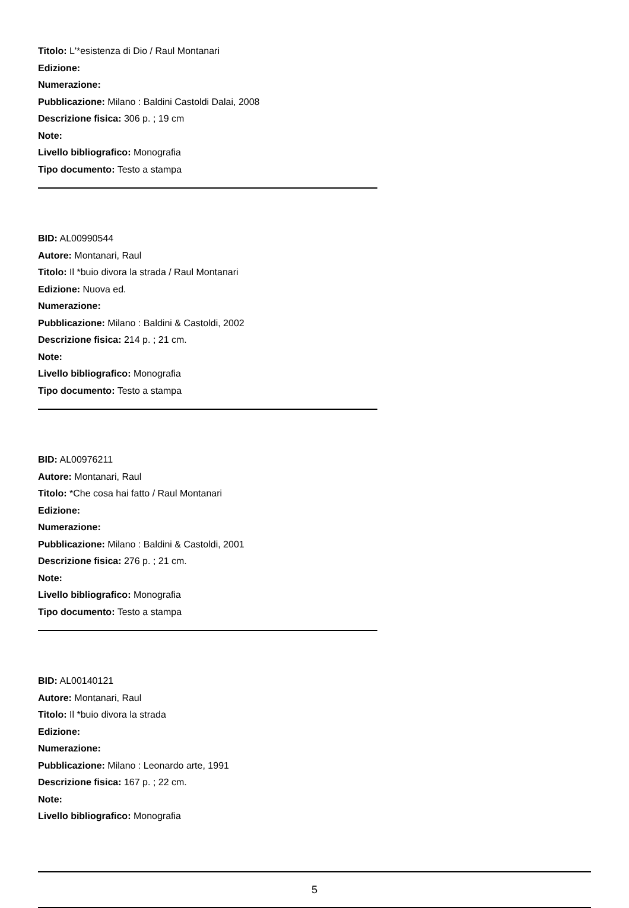Titolo: L'*esistenza di Dio / Raul Montanari
Edizione:
Numerazione:
Pubblicazione: Milano : Baldini Castoldi Dalai, 2008
Descrizione fisica: 306 p. ; 19 cm
Note:
Livello bibliografico: Monografia
Tipo documento: Testo a stampa
BID: AL00990544
Autore: Montanari, Raul
Titolo: Il *buio divora la strada / Raul Montanari
Edizione: Nuova ed.
Numerazione:
Pubblicazione: Milano : Baldini & Castoldi, 2002
Descrizione fisica: 214 p. ; 21 cm.
Note:
Livello bibliografico: Monografia
Tipo documento: Testo a stampa
BID: AL00976211
Autore: Montanari, Raul
Titolo: *Che cosa hai fatto / Raul Montanari
Edizione:
Numerazione:
Pubblicazione: Milano : Baldini & Castoldi, 2001
Descrizione fisica: 276 p. ; 21 cm.
Note:
Livello bibliografico: Monografia
Tipo documento: Testo a stampa
BID: AL00140121
Autore: Montanari, Raul
Titolo: Il *buio divora la strada
Edizione:
Numerazione:
Pubblicazione: Milano : Leonardo arte, 1991
Descrizione fisica: 167 p. ; 22 cm.
Note:
Livello bibliografico: Monografia
5